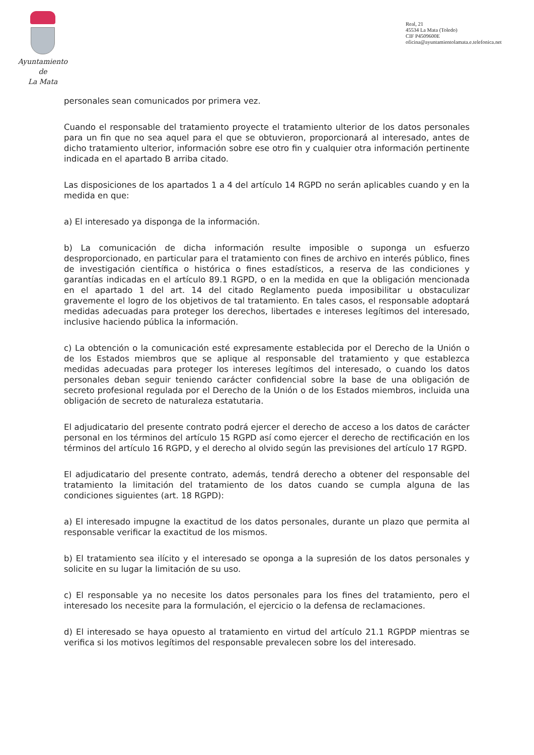Ayuntamiento
de
La Mata
Real, 21
45534 La Mata (Toledo)
CIF P4509600E
oficina@ayuntamientolamata.e.telefonica.net
personales sean comunicados por primera vez.
Cuando el responsable del tratamiento proyecte el tratamiento ulterior de los datos personales para un fin que no sea aquel para el que se obtuvieron, proporcionará al interesado, antes de dicho tratamiento ulterior, información sobre ese otro fin y cualquier otra información pertinente indicada en el apartado B arriba citado.
Las disposiciones de los apartados 1 a 4 del artículo 14 RGPD no serán aplicables cuando y en la medida en que:
a) El interesado ya disponga de la información.
b) La comunicación de dicha información resulte imposible o suponga un esfuerzo desproporcionado, en particular para el tratamiento con fines de archivo en interés público, fines de investigación científica o histórica o fines estadísticos, a reserva de las condiciones y garantías indicadas en el artículo 89.1 RGPD, o en la medida en que la obligación mencionada en el apartado 1 del art. 14 del citado Reglamento pueda imposibilitar u obstaculizar gravemente el logro de los objetivos de tal tratamiento. En tales casos, el responsable adoptará medidas adecuadas para proteger los derechos, libertades e intereses legítimos del interesado, inclusive haciendo pública la información.
c) La obtención o la comunicación esté expresamente establecida por el Derecho de la Unión o de los Estados miembros que se aplique al responsable del tratamiento y que establezca medidas adecuadas para proteger los intereses legítimos del interesado, o cuando los datos personales deban seguir teniendo carácter confidencial sobre la base de una obligación de secreto profesional regulada por el Derecho de la Unión o de los Estados miembros, incluida una obligación de secreto de naturaleza estatutaria.
El adjudicatario del presente contrato podrá ejercer el derecho de acceso a los datos de carácter personal en los términos del artículo 15 RGPD así como ejercer el derecho de rectificación en los términos del artículo 16 RGPD, y el derecho al olvido según las previsiones del artículo 17 RGPD.
El adjudicatario del presente contrato, además, tendrá derecho a obtener del responsable del tratamiento la limitación del tratamiento de los datos cuando se cumpla alguna de las condiciones siguientes (art. 18 RGPD):
a) El interesado impugne la exactitud de los datos personales, durante un plazo que permita al responsable verificar la exactitud de los mismos.
b) El tratamiento sea ilícito y el interesado se oponga a la supresión de los datos personales y solicite en su lugar la limitación de su uso.
c) El responsable ya no necesite los datos personales para los fines del tratamiento, pero el interesado los necesite para la formulación, el ejercicio o la defensa de reclamaciones.
d) El interesado se haya opuesto al tratamiento en virtud del artículo 21.1 RGPDP mientras se verifica si los motivos legítimos del responsable prevalecen sobre los del interesado.